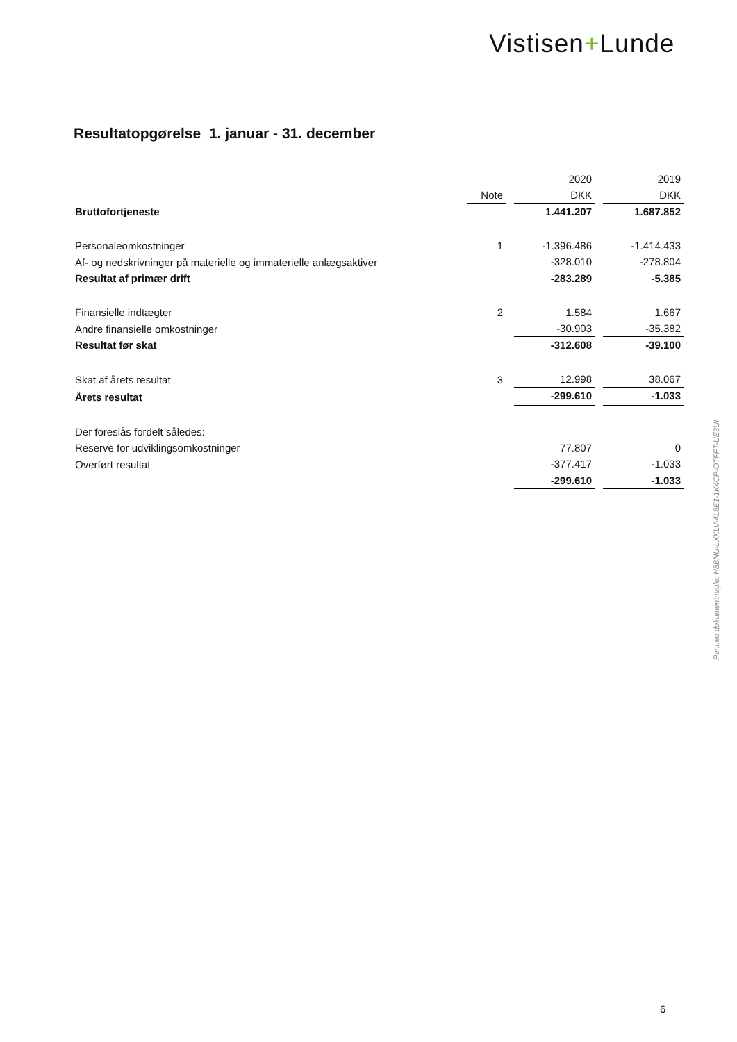Vistisen+Lunde
Resultatopgørelse 1. januar - 31. december
| | | | 2020 | | 2019 |
| | Note | | DKK | | DKK |
| Bruttofortjeneste | | | 1.441.207 | | 1.687.852 |
| Personaleomkostninger | 1 | | -1.396.486 | | -1.414.433 |
| Af- og nedskrivninger på materielle og immaterielle anlægsaktiver | | | -328.010 | | -278.804 |
| Resultat af primær drift | | | -283.289 | | -5.385 |
| Finansielle indtægter | 2 | | 1.584 | | 1.667 |
| Andre finansielle omkostninger | | | -30.903 | | -35.382 |
| Resultat før skat | | | -312.608 | | -39.100 |
| Skat af årets resultat | 3 | | 12.998 | | 38.067 |
| Årets resultat | | | -299.610 | | -1.033 |
| Der foreslås fordelt således: | | | | | |
| Reserve for udviklingsomkostninger | | | 77.807 | | 0 |
| Overført resultat | | | -377.417 | | -1.033 |
| | | | -299.610 | | -1.033 |
Penneo dokumentnøgle: H8BNU-LXKLV-4L8E1-1K4CP-OTFFT-UE3UI
6